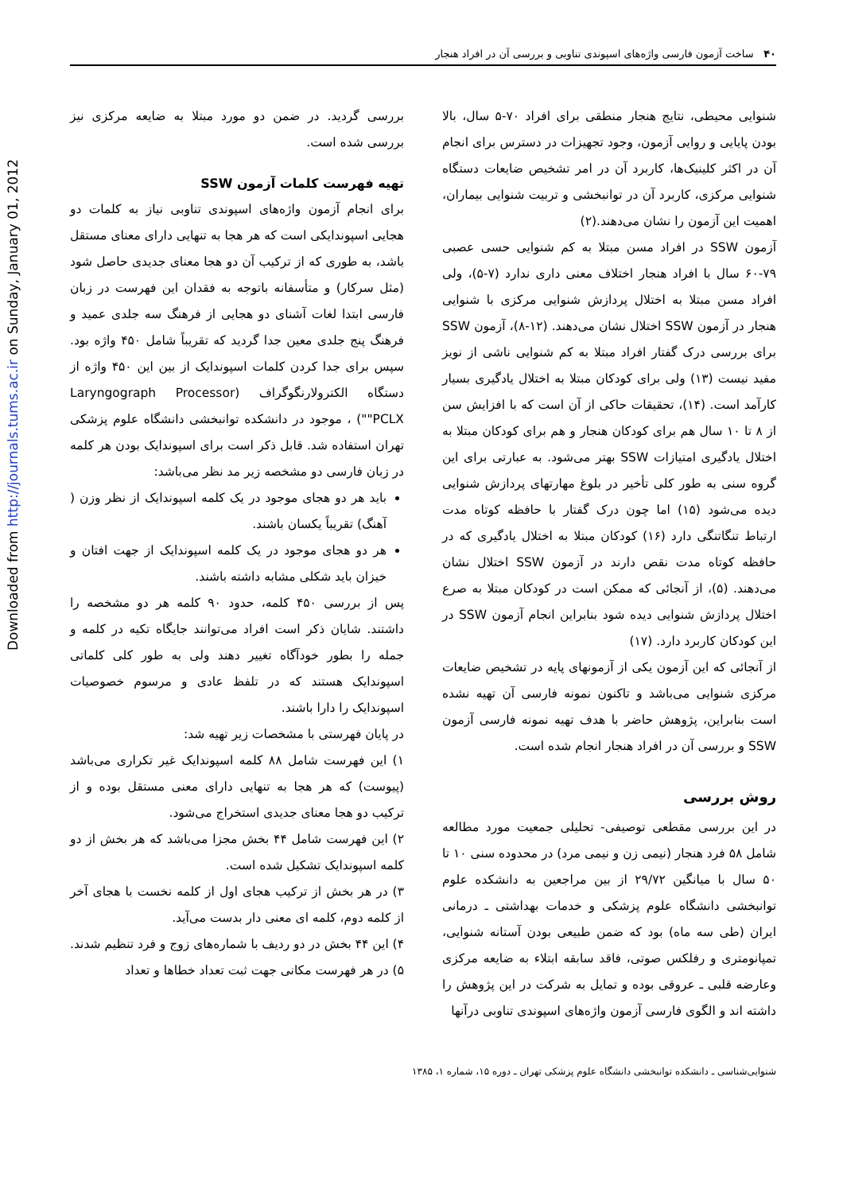Downloaded from http://journals.tums.ac.ir on Sunday, January 01, 2012
۴۰ ساخت آزمون فارسی واژه‌های اسپوندی تناوبی و بررسی آن در افراد هنجار
شنوایی محیطی، نتایج هنجار منطقی برای افراد ۷۰-۵ سال، بالا بودن پایایی و روایی آزمون، وجود تجهیزات در دسترس برای انجام آن در اکثر کلینیک‌ها، کاربرد آن در امر تشخیص ضایعات دستگاه شنوایی مرکزی، کاربرد آن در توانبخشی و تربیت شنوایی بیماران، اهمیت این آزمون را نشان می‌دهند.(۲)
آزمون SSW در افراد مسن مبتلا به کم شنوایی حسی عصبی ۷۹-۶۰ سال با افراد هنجار اختلاف معنی داری ندارد (۷-۵)، ولی افراد مسن مبتلا به اختلال پردازش شنوایی مرکزی با شنوایی هنجار در آزمون SSW اختلال نشان می‌دهند. (۱۲-۸)، آزمون SSW برای بررسی درک گفتار افراد مبتلا به کم شنوایی ناشی از نویز مفید نیست (۱۳) ولی برای کودکان مبتلا به اختلال یادگیری بسیار کارآمد است. (۱۴)، تحقیقات حاکی از آن است که با افزایش سن از ۸ تا ۱۰ سال هم برای کودکان هنجار و هم برای کودکان مبتلا به اختلال یادگیری امتیازات SSW بهتر می‌شود. به عبارتی برای این گروه سنی به طور کلی تأخیر در بلوغ مهارتهای پردازش شنوایی دیده می‌شود (۱۵) اما چون درک گفتار با حافظه کوتاه مدت ارتباط تنگاتنگی دارد (۱۶) کودکان مبتلا به اختلال یادگیری که در حافظه کوتاه مدت نقص دارند در آزمون SSW اختلال نشان می‌دهند. (۵)، از آنجائی که ممکن است در کودکان مبتلا به صرع اختلال پردازش شنوایی دیده شود بنابراین انجام آزمون SSW در این کودکان کاربرد دارد. (۱۷)
از آنجائی که این آزمون یکی از آزمونهای پایه در تشخیص ضایعات مرکزی شنوایی می‌باشد و تاکنون نمونه فارسی آن تهیه نشده است بنابراین، پژوهش حاضر با هدف تهیه نمونه فارسی آزمون SSW و بررسی آن در افراد هنجار انجام شده است.
روش بررسی
در این بررسی مقطعی توصیفی- تحلیلی جمعیت مورد مطالعه شامل ۵۸ فرد هنجار (نیمی زن و نیمی مرد) در محدوده سنی ۱۰ تا ۵۰ سال با میانگین ۲۹/۷۲ از بین مراجعین به دانشکده علوم توانبخشی دانشگاه علوم پزشکی و خدمات بهداشتی ـ درمانی ایران (طی سه ماه) بود که ضمن طبیعی بودن آستانه شنوایی، تمپانومتری و رفلکس صوتی، فاقد سابقه ابتلاء به ضایعه مرکزی وعارضه قلبی ـ عروقی بوده و تمایل به شرکت در این پژوهش را داشته اند و الگوی فارسی آزمون واژه‌های اسپوندی تناوبی درآنها
بررسی گردید. در ضمن دو مورد مبتلا به ضایعه مرکزی نیز بررسی شده است.
تهیه فهرست کلمات آزمون SSW
برای انجام آزمون واژه‌های اسپوندی تناوبی نیاز به کلمات دو هجایی اسپوندایکی است که هر هجا به تنهایی دارای معنای مستقل باشد، به طوری که از ترکیب آن دو هجا معنای جدیدی حاصل شود (مثل سرکار) و متأسفانه باتوجه به فقدان این فهرست در زبان فارسی ابتدا لغات آشنای دو هجایی از فرهنگ سه جلدی عمید و فرهنگ پنج جلدی معین جدا گردید که تقریباً شامل ۴۵۰ واژه بود. سپس برای جدا کردن کلمات اسپوندایک از بین این ۴۵۰ واژه از دستگاه الکترولارنگوگراف (Laryngograph Processor "PCLX") ، موجود در دانشکده توانبخشی دانشگاه علوم پزشکی تهران استفاده شد. قابل ذکر است برای اسپوندایک بودن هر کلمه در زبان فارسی دو مشخصه زیر مد نظر می‌باشد:
باید هر دو هجای موجود در یک کلمه اسپوندایک از نظر وزن ( آهنگ) تقریباً یکسان باشند.
هر دو هجای موجود در یک کلمه اسپوندایک از جهت افتان و خیزان باید شکلی مشابه داشته باشند.
پس از بررسی ۴۵۰ کلمه، حدود ۹۰ کلمه هر دو مشخصه را داشتند. شایان ذکر است افراد می‌توانند جایگاه تکیه در کلمه و جمله را بطور خودآگاه تغییر دهند ولی به طور کلی کلماتی اسپوندایک هستند که در تلفظ عادی و مرسوم خصوصیات اسپوندایک را دارا باشند.
در پایان فهرستی با مشخصات زیر تهیه شد:
۱) این فهرست شامل ۸۸ کلمه اسپوندایک غیر تکراری می‌باشد (پیوست) که هر هجا به تنهایی دارای معنی مستقل بوده و از ترکیب دو هجا معنای جدیدی استخراج می‌شود.
۲) این فهرست شامل ۴۴ بخش مجزا می‌باشد که هر بخش از دو کلمه اسپوندایک تشکیل شده است.
۳) در هر بخش از ترکیب هجای اول از کلمه نخست با هجای آخر از کلمه دوم، کلمه ای معنی دار بدست می‌آید.
۴) این ۴۴ بخش در دو ردیف با شماره‌های زوج و فرد تنظیم شدند.
۵) در هر فهرست مکانی جهت ثبت تعداد خطاها و تعداد
شنوایی‌شناسی ـ دانشکده توانبخشی دانشگاه علوم پزشکی تهران ـ دوره ۱۵، شماره ۱، ۱۳۸۵